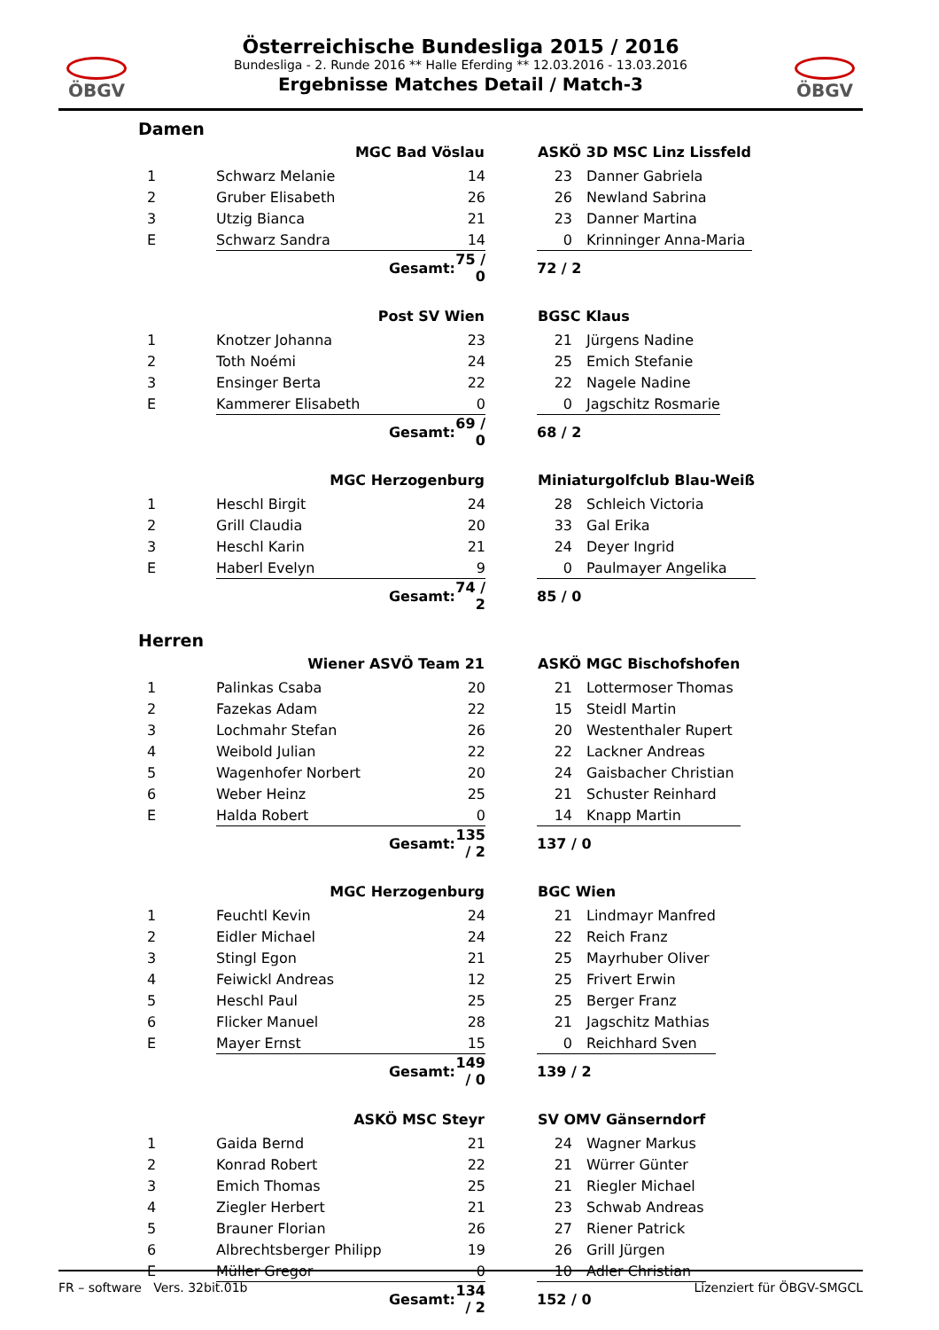ÖBGV ÖBGV
Österreichische Bundesliga 2015 / 2016
Bundesliga - 2. Runde 2016 ** Halle Eferding ** 12.03.2016 - 13.03.2016
Ergebnisse Matches Detail / Match-3
Damen
| | MGC Bad Vöslau | | | ASKÖ 3D MSC Linz Lissfeld | |
| --- | --- | --- | --- | --- | --- |
| 1 | Schwarz Melanie | 14 | | 23 | Danner Gabriela |
| 2 | Gruber Elisabeth | 26 | | 26 | Newland Sabrina |
| 3 | Utzig Bianca | 21 | | 23 | Danner Martina |
| E | Schwarz Sandra | 14 | | 0 | Krinninger Anna-Maria |
| | Gesamt: | 75 / 0 | | 72 / 2 | |
| | Post SV Wien | | | BGSC Klaus | |
| --- | --- | --- | --- | --- | --- |
| 1 | Knotzer Johanna | 23 | | 21 | Jürgens Nadine |
| 2 | Toth Noémi | 24 | | 25 | Emich Stefanie |
| 3 | Ensinger Berta | 22 | | 22 | Nagele Nadine |
| E | Kammerer Elisabeth | 0 | | 0 | Jagschitz Rosmarie |
| | Gesamt: | 69 / 0 | | 68 / 2 | |
| | MGC Herzogenburg | | | Miniaturgolfclub Blau-Weiß | |
| --- | --- | --- | --- | --- | --- |
| 1 | Heschl Birgit | 24 | | 28 | Schleich Victoria |
| 2 | Grill Claudia | 20 | | 33 | Gal Erika |
| 3 | Heschl Karin | 21 | | 24 | Deyer Ingrid |
| E | Haberl Evelyn | 9 | | 0 | Paulmayer Angelika |
| | Gesamt: | 74 / 2 | | 85 / 0 | |
Herren
| | Wiener ASVÖ Team 21 | | | ASKÖ MGC Bischofshofen | |
| --- | --- | --- | --- | --- | --- |
| 1 | Palinkas Csaba | 20 | | 21 | Lottermoser Thomas |
| 2 | Fazekas Adam | 22 | | 15 | Steidl Martin |
| 3 | Lochmahr Stefan | 26 | | 20 | Westenthaler Rupert |
| 4 | Weibold Julian | 22 | | 22 | Lackner Andreas |
| 5 | Wagenhofer Norbert | 20 | | 24 | Gaisbacher Christian |
| 6 | Weber Heinz | 25 | | 21 | Schuster Reinhard |
| E | Halda Robert | 0 | | 14 | Knapp Martin |
| | Gesamt: | 135 / 2 | | 137 / 0 | |
| | MGC Herzogenburg | | | BGC Wien | |
| --- | --- | --- | --- | --- | --- |
| 1 | Feuchtl Kevin | 24 | | 21 | Lindmayr Manfred |
| 2 | Eidler Michael | 24 | | 22 | Reich Franz |
| 3 | Stingl Egon | 21 | | 25 | Mayrhuber Oliver |
| 4 | Feiwickl Andreas | 12 | | 25 | Frivert Erwin |
| 5 | Heschl Paul | 25 | | 25 | Berger Franz |
| 6 | Flicker Manuel | 28 | | 21 | Jagschitz Mathias |
| E | Mayer Ernst | 15 | | 0 | Reichhard Sven |
| | Gesamt: | 149 / 0 | | 139 / 2 | |
| | ASKÖ MSC Steyr | | | SV OMV Gänserndorf | |
| --- | --- | --- | --- | --- | --- |
| 1 | Gaida Bernd | 21 | | 24 | Wagner Markus |
| 2 | Konrad Robert | 22 | | 21 | Würrer Günter |
| 3 | Emich Thomas | 25 | | 21 | Riegler Michael |
| 4 | Ziegler Herbert | 21 | | 23 | Schwab Andreas |
| 5 | Brauner Florian | 26 | | 27 | Riener Patrick |
| 6 | Albrechtsberger Philipp | 19 | | 26 | Grill Jürgen |
| E | Müller Gregor | 0 | | 10 | Adler Christian |
| | Gesamt: | 134 / 2 | | 152 / 0 | |
FR – software Vers. 32bit.01b Lizenziert für ÖBGV-SMGCL